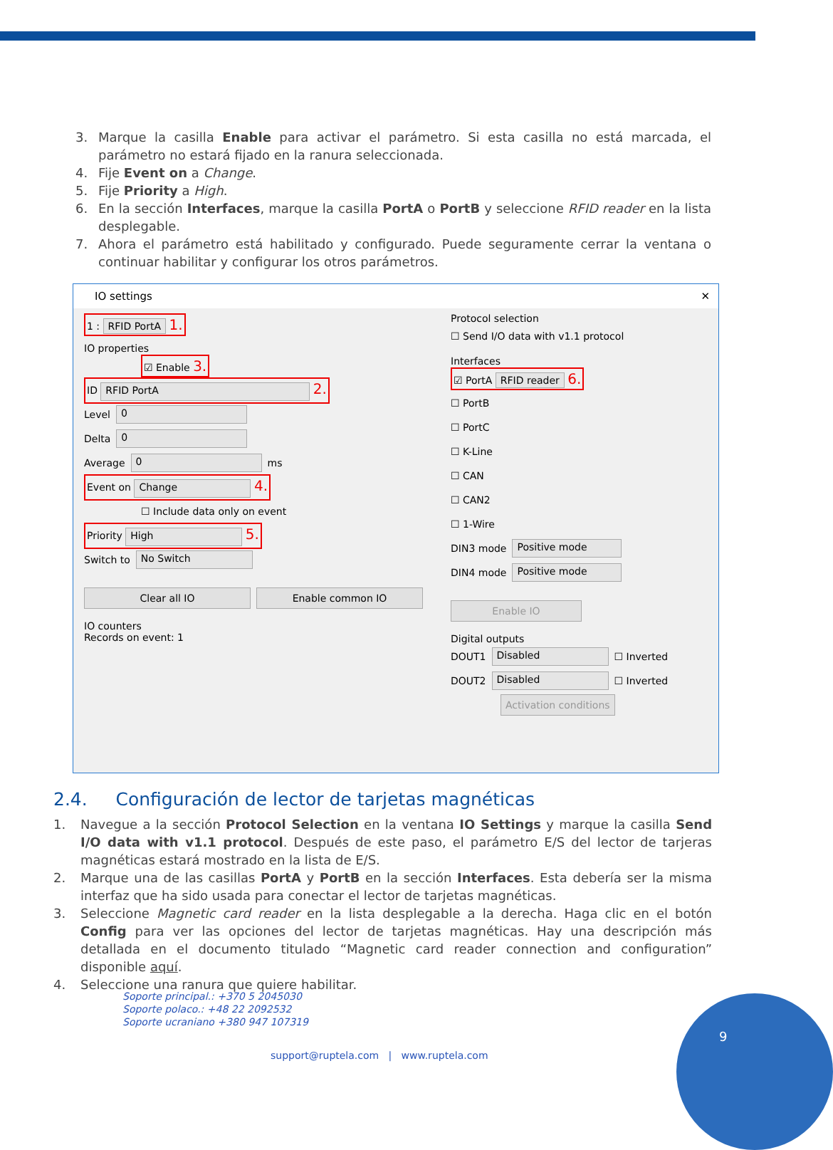3. Marque la casilla Enable para activar el parámetro. Si esta casilla no está marcada, el parámetro no estará fijado en la ranura seleccionada.
4. Fije Event on a Change.
5. Fije Priority a High.
6. En la sección Interfaces, marque la casilla PortA o PortB y seleccione RFID reader en la lista desplegable.
7. Ahora el parámetro está habilitado y configurado. Puede seguramente cerrar la ventana o continuar habilitar y configurar los otros parámetros.
IO settings ✕
1 : RFID PortA 1.
IO properties
☑ Enable 3.
ID RFID PortA 2.
Level 0
Delta 0
Average 0 ms
Event on Change 4.
☐ Include data only on event
Priority High 5.
Switch to No Switch
Clear all IO Enable common IO
IO counters
Records on event: 1
Protocol selection
☐ Send I/O data with v1.1 protocol
Interfaces
☑ PortA RFID reader 6.
☐ PortB
☐ PortC
☐ K-Line
☐ CAN
☐ CAN2
☐ 1-Wire
DIN3 mode Positive mode
DIN4 mode Positive mode
Enable IO
Digital outputs
DOUT1 Disabled ☐ Inverted
DOUT2 Disabled ☐ Inverted
Activation conditions
2.4. Configuración de lector de tarjetas magnéticas
1. Navegue a la sección Protocol Selection en la ventana IO Settings y marque la casilla Send I/O data with v1.1 protocol. Después de este paso, el parámetro E/S del lector de tarjeras magnéticas estará mostrado en la lista de E/S.
2. Marque una de las casillas PortA y PortB en la sección Interfaces. Esta debería ser la misma interfaz que ha sido usada para conectar el lector de tarjetas magnéticas.
3. Seleccione Magnetic card reader en la lista desplegable a la derecha. Haga clic en el botón Config para ver las opciones del lector de tarjetas magnéticas. Hay una descripción más detallada en el documento titulado “Magnetic card reader connection and configuration” disponible aquí.
4. Seleccione una ranura que quiere habilitar.
Soporte principal.: +370 5 2045030
Soporte polaco.: +48 22 2092532
Soporte ucraniano +380 947 107319
support@ruptela.com | www.ruptela.com
9